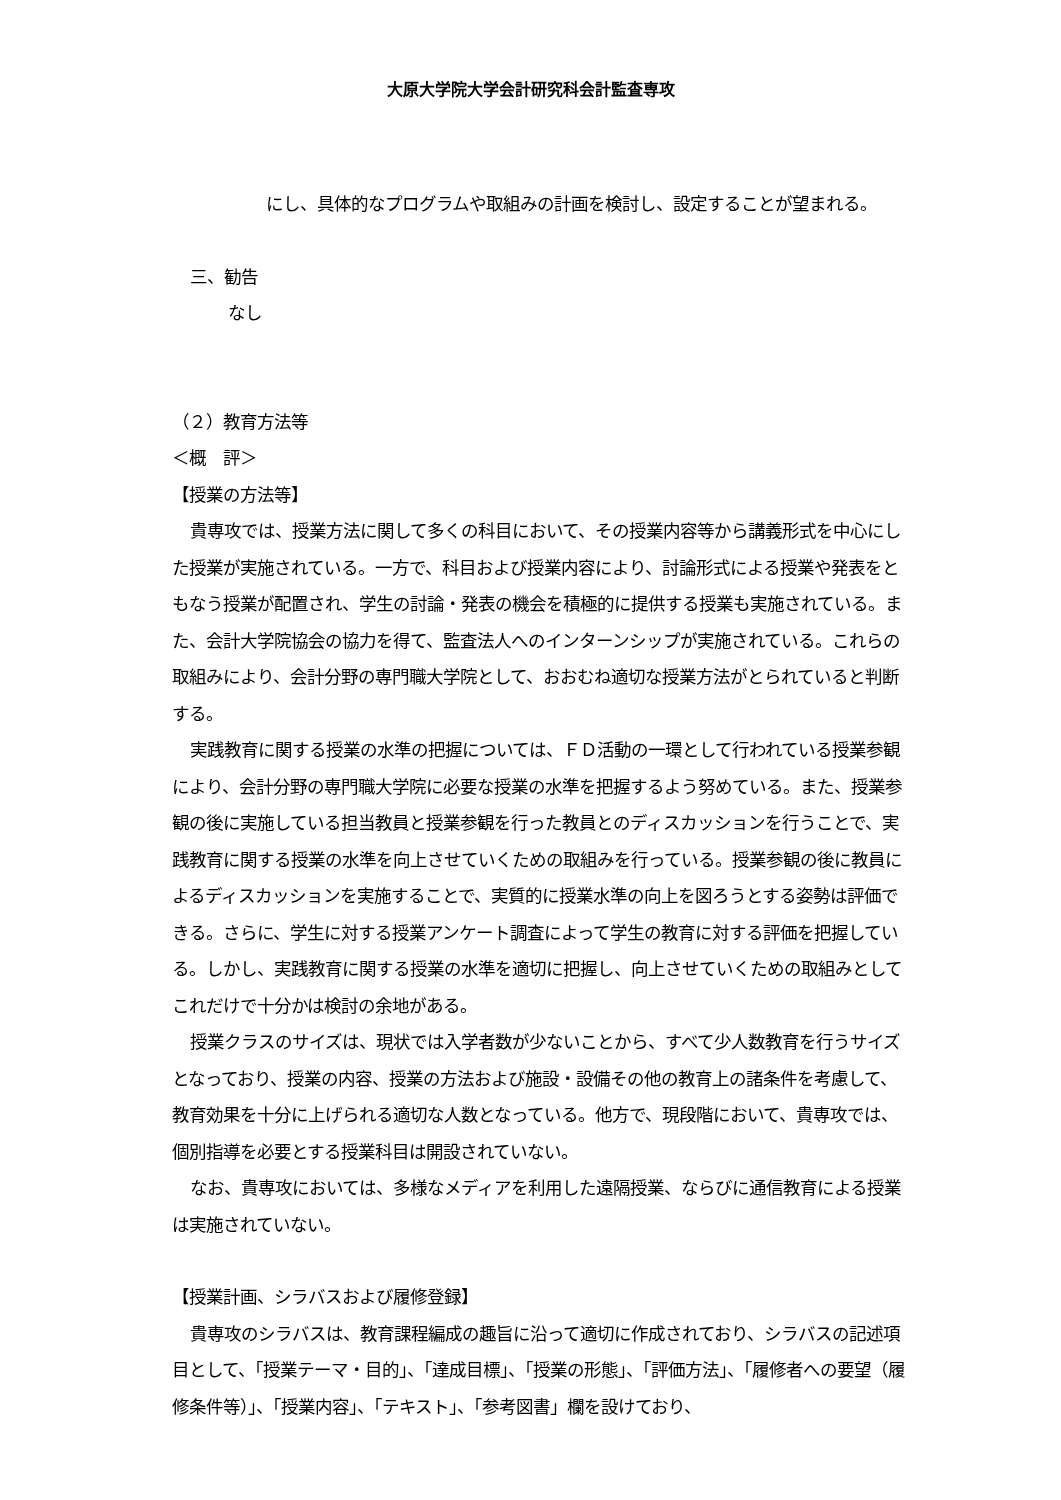大原大学院大学会計研究科会計監査専攻
にし、具体的なプログラムや取組みの計画を検討し、設定することが望まれる。
三、勧告
なし
（２）教育方法等
＜概　評＞
【授業の方法等】
貴専攻では、授業方法に関して多くの科目において、その授業内容等から講義形式を中心にした授業が実施されている。一方で、科目および授業内容により、討論形式による授業や発表をともなう授業が配置され、学生の討論・発表の機会を積極的に提供する授業も実施されている。また、会計大学院協会の協力を得て、監査法人へのインターンシップが実施されている。これらの取組みにより、会計分野の専門職大学院として、おおむね適切な授業方法がとられていると判断する。
実践教育に関する授業の水準の把握については、ＦＤ活動の一環として行われている授業参観により、会計分野の専門職大学院に必要な授業の水準を把握するよう努めている。また、授業参観の後に実施している担当教員と授業参観を行った教員とのディスカッションを行うことで、実践教育に関する授業の水準を向上させていくための取組みを行っている。授業参観の後に教員によるディスカッションを実施することで、実質的に授業水準の向上を図ろうとする姿勢は評価できる。さらに、学生に対する授業アンケート調査によって学生の教育に対する評価を把握している。しかし、実践教育に関する授業の水準を適切に把握し、向上させていくための取組みとしてこれだけで十分かは検討の余地がある。
授業クラスのサイズは、現状では入学者数が少ないことから、すべて少人数教育を行うサイズとなっており、授業の内容、授業の方法および施設・設備その他の教育上の諸条件を考慮して、教育効果を十分に上げられる適切な人数となっている。他方で、現段階において、貴専攻では、個別指導を必要とする授業科目は開設されていない。
なお、貴専攻においては、多様なメディアを利用した遠隔授業、ならびに通信教育による授業は実施されていない。
【授業計画、シラバスおよび履修登録】
貴専攻のシラバスは、教育課程編成の趣旨に沿って適切に作成されており、シラバスの記述項目として、「授業テーマ・目的」、「達成目標」、「授業の形態」、「評価方法」、「履修者への要望（履修条件等）」、「授業内容」、「テキスト」、「参考図書」欄を設けており、